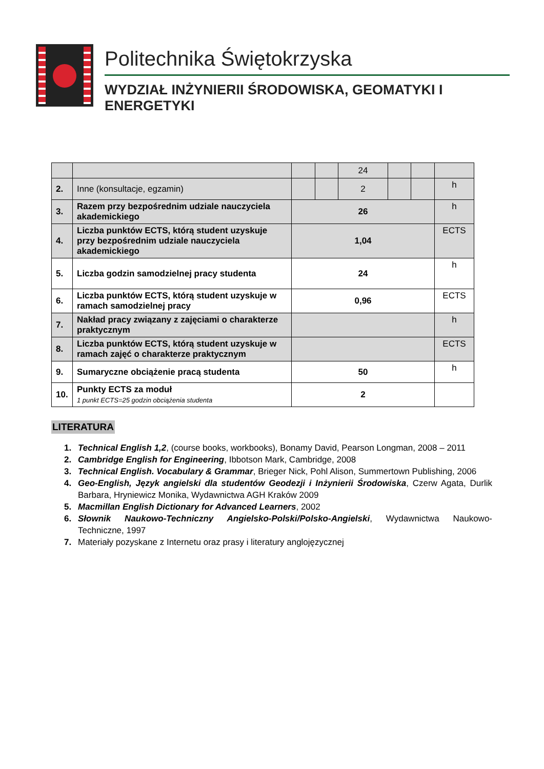Politechnika Świętokrzyska
WYDZIAŁ INŻYNIERII ŚRODOWISKA, GEOMATYKI I ENERGETYKI
| | | | | 24 | | | |
| 2. | Inne (konsultacje, egzamin) | | | 2 | | | h |
| 3. | Razem przy bezpośrednim udziale nauczyciela akademickiego | 26 | | | | | h |
| 4. | Liczba punktów ECTS, którą student uzyskuje przy bezpośrednim udziale nauczyciela akademickiego | 1,04 | | | | | ECTS |
| 5. | Liczba godzin samodzielnej pracy studenta | 24 | | | | | h |
| 6. | Liczba punktów ECTS, którą student uzyskuje w ramach samodzielnej pracy | 0,96 | | | | | ECTS |
| 7. | Nakład pracy związany z zajęciami o charakterze praktycznym | | | | | | h |
| 8. | Liczba punktów ECTS, którą student uzyskuje w ramach zajęć o charakterze praktycznym | | | | | | ECTS |
| 9. | Sumaryczne obciążenie pracą studenta | 50 | | | | | h |
| 10. | Punkty ECTS za moduł 1 punkt ECTS=25 godzin obciążenia studenta | 2 | | | | | |
LITERATURA
1. Technical English 1,2, (course books, workbooks), Bonamy David, Pearson Longman, 2008 – 2011
2. Cambridge English for Engineering, Ibbotson Mark, Cambridge, 2008
3. Technical English. Vocabulary & Grammar, Brieger Nick, Pohl Alison, Summertown Publishing, 2006
4. Geo-English, Język angielski dla studentów Geodezji i Inżynierii Środowiska, Czerw Agata, Durlik Barbara, Hryniewicz Monika, Wydawnictwa AGH Kraków 2009
5. Macmillan English Dictionary for Advanced Learners, 2002
6. Słownik Naukowo-Techniczny Angielsko-Polski/Polsko-Angielski, Wydawnictwa Naukowo-Techniczne, 1997
7. Materiały pozyskane z Internetu oraz prasy i literatury anglojęzycznej